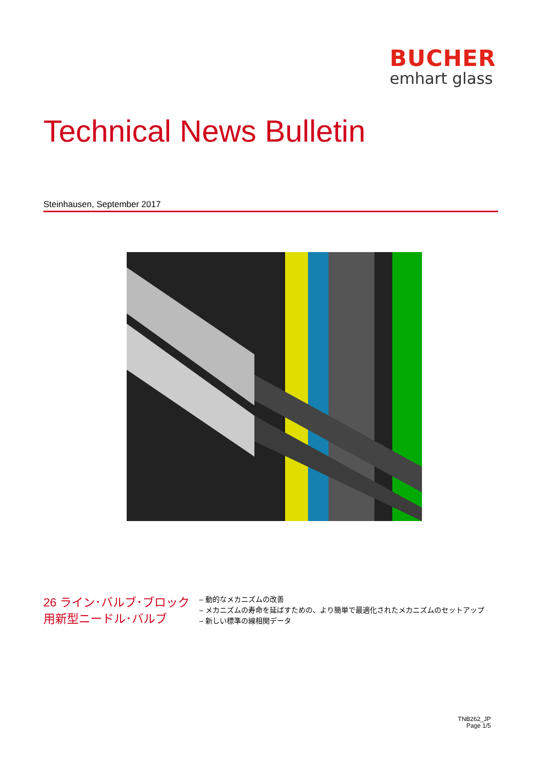BUCHER
emhart glass
Technical News Bulletin
Steinhausen, September 2017
26 ライン･バルブ･ブロック用新型ニードル･バルブ
– 動的なメカニズムの改善
– メカニズムの寿命を延ばすための、より簡単で最適化されたメカニズムのセットアップ
– 新しい標準の線相関データ
TNB262_JP
Page 1/5